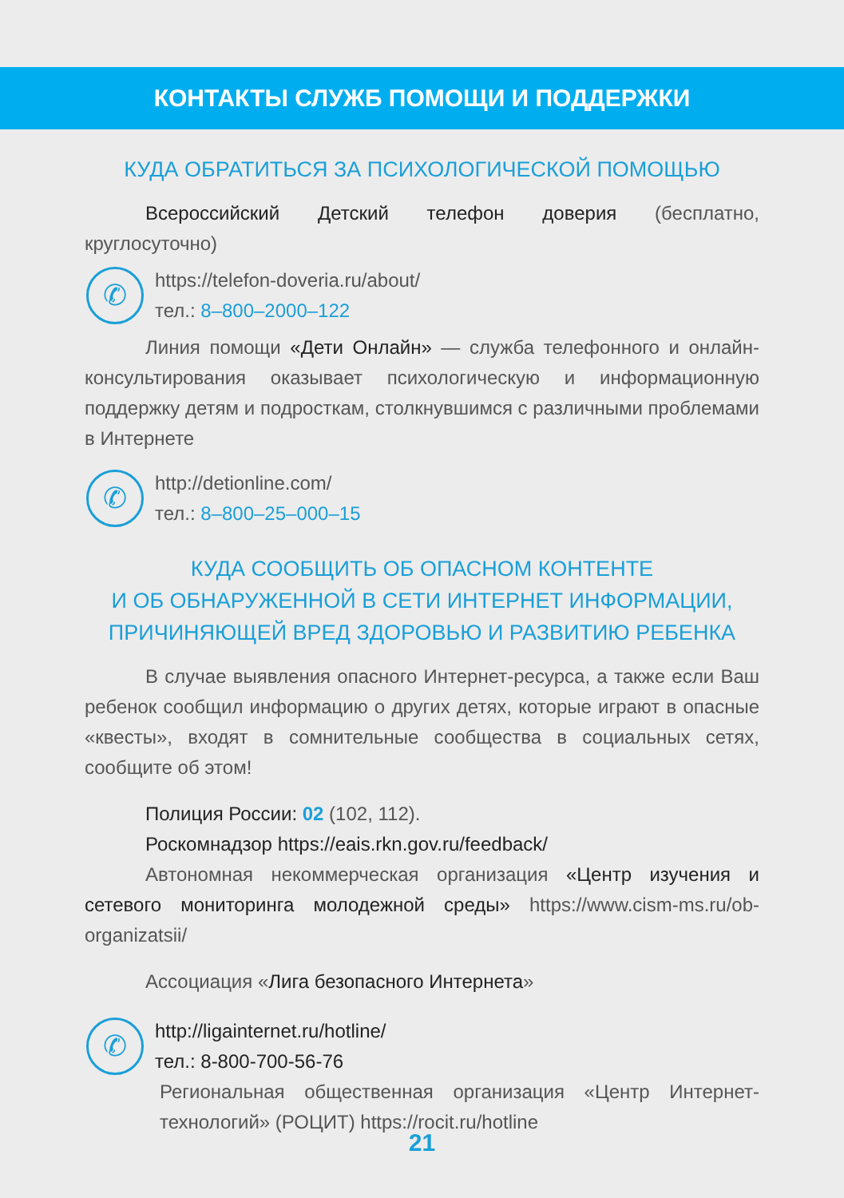КОНТАКТЫ СЛУЖБ ПОМОЩИ И ПОДДЕРЖКИ
КУДА ОБРАТИТЬСЯ ЗА ПСИХОЛОГИЧЕСКОЙ ПОМОЩЬЮ
Всероссийский Детский телефон доверия (бесплатно, круглосуточно)
✆
https://telefon-doveria.ru/about/
тел.: 8–800–2000–122
Линия помощи «Дети Онлайн» — служба телефонного и онлайн-консультирования оказывает психологическую и информационную поддержку детям и подросткам, столкнувшимся с различными проблемами в Интернете
✆
http://detionline.com/
тел.: 8–800–25–000–15
КУДА СООБЩИТЬ ОБ ОПАСНОМ КОНТЕНТЕ
И ОБ ОБНАРУЖЕННОЙ В СЕТИ ИНТЕРНЕТ ИНФОРМАЦИИ,
ПРИЧИНЯЮЩЕЙ ВРЕД ЗДОРОВЬЮ И РАЗВИТИЮ РЕБЕНКА
В случае выявления опасного Интернет-ресурса, а также если Ваш ребенок сообщил информацию о других детях, которые играют в опасные «квесты», входят в сомнительные сообщества в социальных сетях, сообщите об этом!
Полиция России: 02 (102, 112).
Роскомнадзор https://eais.rkn.gov.ru/feedback/
Автономная некоммерческая организация «Центр изучения и сетевого мониторинга молодежной среды» https://www.cism-ms.ru/ob-organizatsii/
Ассоциация «Лига безопасного Интернета»
✆
http://ligainternet.ru/hotline/
тел.: 8-800-700-56-76
Региональная общественная организация «Центр Интернет-технологий» (РОЦИТ) https://rocit.ru/hotline
21